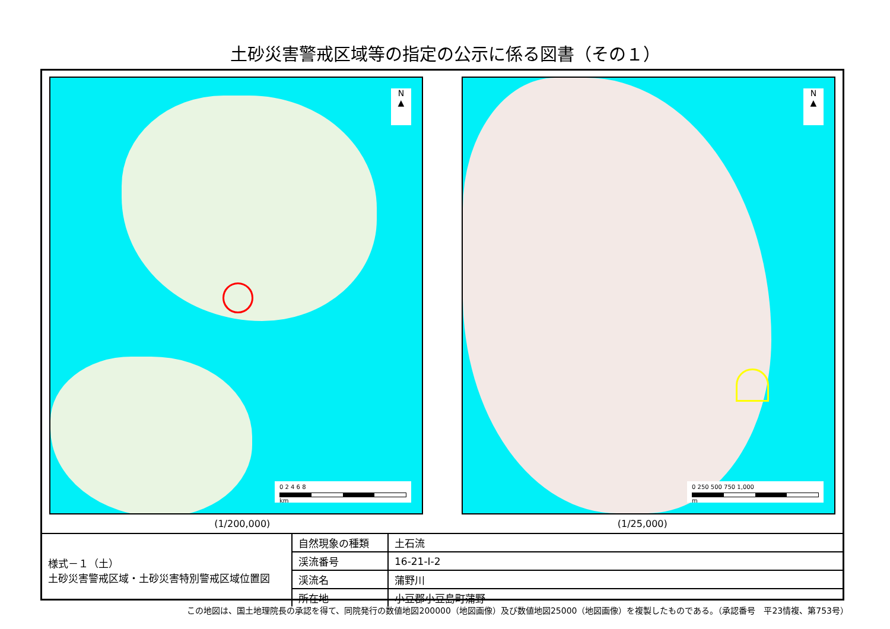土砂災害警戒区域等の指定の公示に係る図書（その１）
N
▲
0 2 4 6 8
km
N
▲
0 250 500 750 1,000
m
(1/200,000) (1/25,000)
| 様式－１（土） 土砂災害警戒区域・土砂災害特別警戒区域位置図 | 自然現象の種類 | 土石流 |
| | 渓流番号 | 16-21-Ⅰ-2 |
| | 渓流名 | 蒲野川 |
| | 所在地 | 小豆郡小豆島町蒲野 |
この地図は、国土地理院長の承認を得て、同院発行の数値地図200000（地図画像）及び数値地図25000（地図画像）を複製したものである。（承認番号　平23情複、第753号）